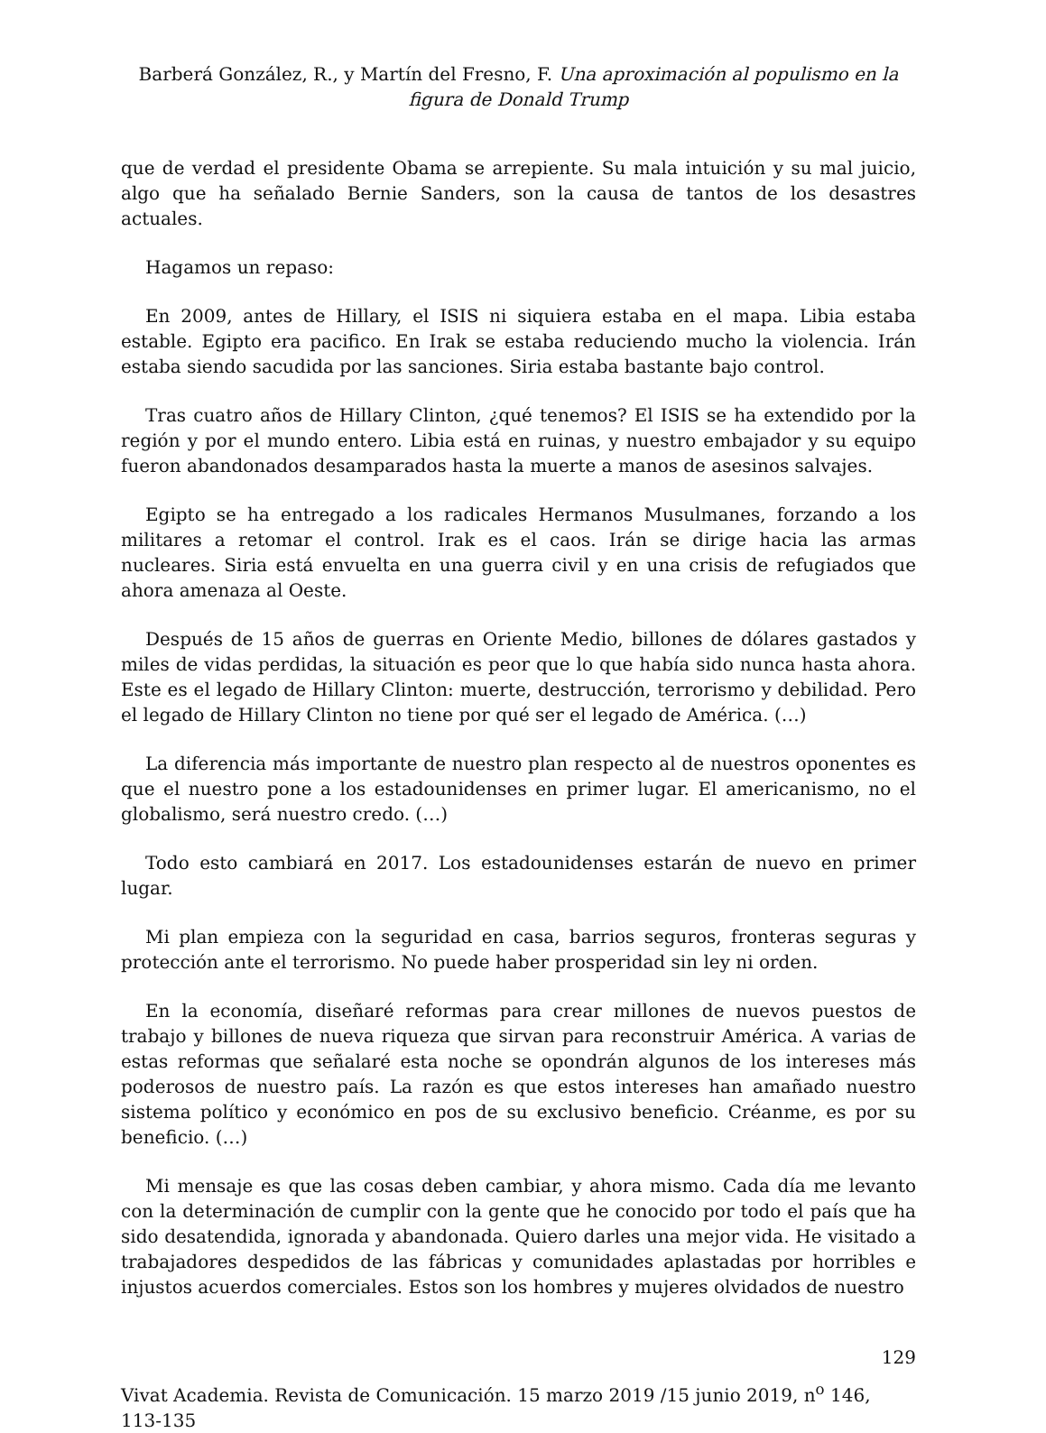Barberá González, R., y Martín del Fresno, F. Una aproximación al populismo en la figura de Donald Trump
que de verdad el presidente Obama se arrepiente. Su mala intuición y su mal juicio, algo que ha señalado Bernie Sanders, son la causa de tantos de los desastres actuales.
Hagamos un repaso:
En 2009, antes de Hillary, el ISIS ni siquiera estaba en el mapa. Libia estaba estable. Egipto era pacifico. En Irak se estaba reduciendo mucho la violencia. Irán estaba siendo sacudida por las sanciones. Siria estaba bastante bajo control.
Tras cuatro años de Hillary Clinton, ¿qué tenemos? El ISIS se ha extendido por la región y por el mundo entero. Libia está en ruinas, y nuestro embajador y su equipo fueron abandonados desamparados hasta la muerte a manos de asesinos salvajes.
Egipto se ha entregado a los radicales Hermanos Musulmanes, forzando a los militares a retomar el control. Irak es el caos. Irán se dirige hacia las armas nucleares. Siria está envuelta en una guerra civil y en una crisis de refugiados que ahora amenaza al Oeste.
Después de 15 años de guerras en Oriente Medio, billones de dólares gastados y miles de vidas perdidas, la situación es peor que lo que había sido nunca hasta ahora. Este es el legado de Hillary Clinton: muerte, destrucción, terrorismo y debilidad. Pero el legado de Hillary Clinton no tiene por qué ser el legado de América. (…)
La diferencia más importante de nuestro plan respecto al de nuestros oponentes es que el nuestro pone a los estadounidenses en primer lugar. El americanismo, no el globalismo, será nuestro credo. (…)
Todo esto cambiará en 2017. Los estadounidenses estarán de nuevo en primer lugar.
Mi plan empieza con la seguridad en casa, barrios seguros, fronteras seguras y protección ante el terrorismo. No puede haber prosperidad sin ley ni orden.
En la economía, diseñaré reformas para crear millones de nuevos puestos de trabajo y billones de nueva riqueza que sirvan para reconstruir América. A varias de estas reformas que señalaré esta noche se opondrán algunos de los intereses más poderosos de nuestro país. La razón es que estos intereses han amañado nuestro sistema político y económico en pos de su exclusivo beneficio. Créanme, es por su beneficio. (…)
Mi mensaje es que las cosas deben cambiar, y ahora mismo. Cada día me levanto con la determinación de cumplir con la gente que he conocido por todo el país que ha sido desatendida, ignorada y abandonada. Quiero darles una mejor vida. He visitado a trabajadores despedidos de las fábricas y comunidades aplastadas por horribles e injustos acuerdos comerciales. Estos son los hombres y mujeres olvidados de nuestro
129
Vivat Academia. Revista de Comunicación. 15 marzo 2019 /15 junio 2019, n<sup>o</sup> 146, 113-135